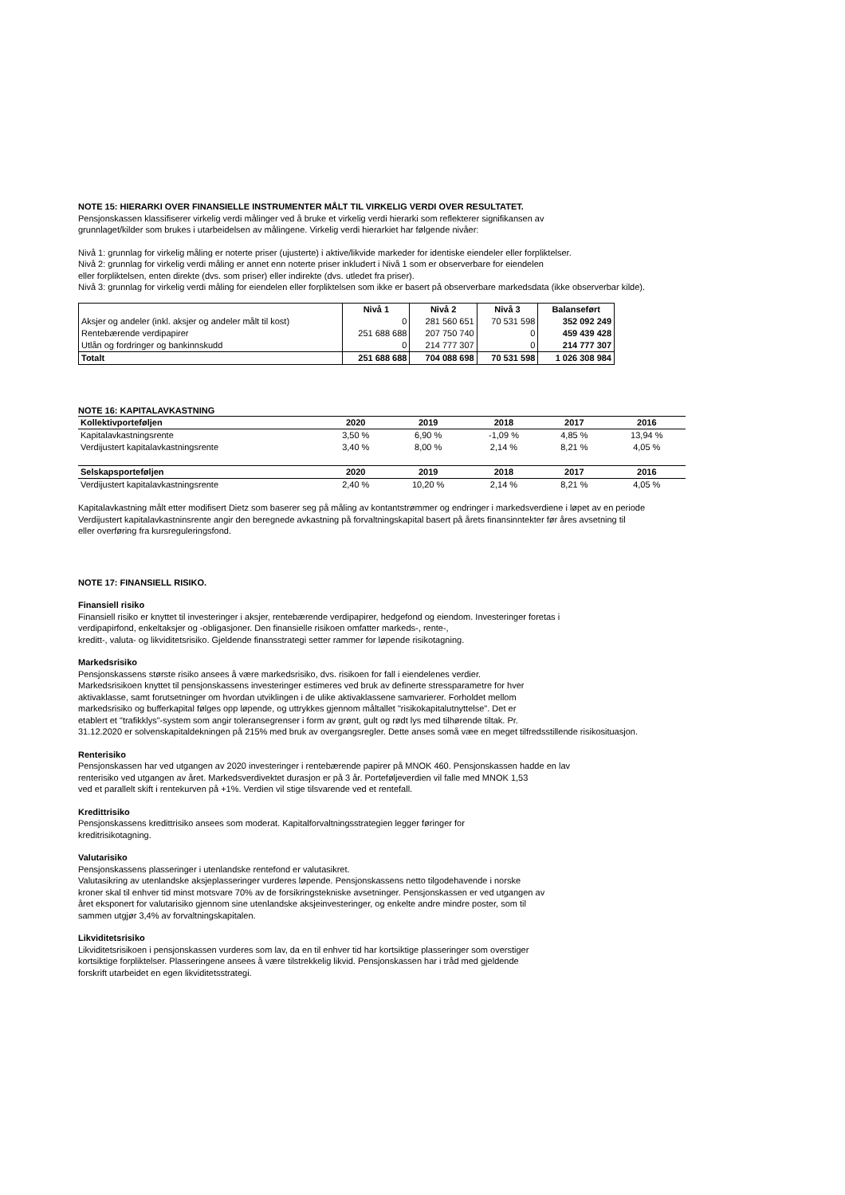NOTE 15: HIERARKI OVER FINANSIELLE INSTRUMENTER MÅLT TIL VIRKELIG VERDI OVER RESULTATET.
Pensjonskassen klassifiserer virkelig verdi målinger ved å bruke et virkelig verdi hierarki som reflekterer signifikansen av
grunnlaget/kilder som brukes i utarbeidelsen av målingene. Virkelig verdi hierarkiet har følgende nivåer:
Nivå 1: grunnlag for virkelig måling er noterte priser (ujusterte) i aktive/likvide markeder for identiske eiendeler eller forpliktelser.
Nivå 2: grunnlag for virkelig verdi måling er annet enn noterte priser inkludert i Nivå 1 som er observerbare for eiendelen
eller forpliktelsen, enten direkte (dvs. som priser) eller indirekte (dvs. utledet fra priser).
Nivå 3: grunnlag for virkelig verdi måling for eiendelen eller forpliktelsen som ikke er basert på observerbare markedsdata (ikke observerbar kilde).
| | Nivå 1 | Nivå 2 | Nivå 3 | Balanseført |
| --- | --- | --- | --- | --- |
| Aksjer og andeler (inkl. aksjer og andeler målt til kost) | 0 | 281 560 651 | 70 531 598 | 352 092 249 |
| Rentebærende verdipapirer | 251 688 688 | 207 750 740 | 0 | 459 439 428 |
| Utlån og fordringer og bankinnskudd | 0 | 214 777 307 | 0 | 214 777 307 |
| Totalt | 251 688 688 | 704 088 698 | 70 531 598 | 1 026 308 984 |
NOTE 16: KAPITALAVKASTNING
| Kollektivporteføljen | 2020 | 2019 | 2018 | 2017 | 2016 |
| --- | --- | --- | --- | --- | --- |
| Kapitalavkastningsrente | 3,50 % | 6,90 % | -1,09 % | 4,85 % | 13,94 % |
| Verdijustert kapitalavkastningsrente | 3,40 % | 8,00 % | 2,14 % | 8,21 % | 4,05 % |
| Selskapsporteføljen | 2020 | 2019 | 2018 | 2017 | 2016 |
| Verdijustert kapitalavkastningsrente | 2,40 % | 10,20 % | 2,14 % | 8,21 % | 4,05 % |
Kapitalavkastning målt etter modifisert Dietz som baserer seg på måling av kontantstrømmer og endringer i markedsverdiene i løpet av en periode
Verdijustert kapitalavkastninsrente angir den beregnede avkastning på forvaltningskapital basert på årets finansinntekter før åres avsetning til
eller overføring fra kursreguleringsfond.
NOTE 17: FINANSIELL RISIKO.
Finansiell risiko
Finansiell risiko er knyttet til investeringer i aksjer, rentebærende verdipapirer, hedgefond og eiendom. Investeringer foretas i
verdipapirfond, enkeltaksjer og -obligasjoner. Den finansielle risikoen omfatter markeds-, rente-,
kreditt-, valuta- og likviditetsrisiko. Gjeldende finansstrategi setter rammer for løpende risikotagning.
Markedsrisiko
Pensjonskassens største risiko ansees å være markedsrisiko, dvs. risikoen for fall i eiendelenes verdier.
Markedsrisikoen knyttet til pensjonskassens investeringer estimeres ved bruk av definerte stressparametre for hver
aktivaklasse, samt forutsetninger om hvordan utviklingen i de ulike aktivaklassene samvarierer. Forholdet mellom
markedsrisiko og bufferkapital følges opp løpende, og uttrykkes gjennom måltallet "risikokapitalutnyttelse". Det er
etablert et "trafikklys"-system som angir toleransegrenser i form av grønt, gult og rødt lys med tilhørende tiltak. Pr.
31.12.2020 er solvenskapitaldekningen på 215% med bruk av overgangsregler. Dette anses somå væe en meget tilfredsstillende risikosituasjon.
Renterisiko
Pensjonskassen har ved utgangen av 2020 investeringer i rentebærende papirer på MNOK 460. Pensjonskassen hadde en lav
renterisiko ved utgangen av året. Markedsverdivektet durasjon er på 3 år. Porteføljeverdien vil falle med MNOK 1,53
ved et parallelt skift i rentekurven på +1%. Verdien vil stige tilsvarende ved et rentefall.
Kredittrisiko
Pensjonskassens kredittrisiko ansees som moderat. Kapitalforvaltningsstrategien legger føringer for
kreditrisikotagning.
Valutarisiko
Pensjonskassens plasseringer i utenlandske rentefond er valutasikret.
Valutasikring av utenlandske aksjeplasseringer vurderes løpende. Pensjonskassens netto tilgodehavende i norske
kroner skal til enhver tid minst motsvare 70% av de forsikringstekniske avsetninger. Pensjonskassen er ved utgangen av
året eksponert for valutarisiko gjennom sine utenlandske aksjeinvesteringer, og enkelte andre mindre poster, som til
sammen utgjør 3,4% av forvaltningskapitalen.
Likviditetsrisiko
Likviditetsrisikoen i pensjonskassen vurderes som lav, da en til enhver tid har kortsiktige plasseringer som overstiger
kortsiktige forpliktelser. Plasseringene ansees å være tilstrekkelig likvid. Pensjonskassen har i tråd med gjeldende
forskrift utarbeidet en egen likviditetsstrategi.